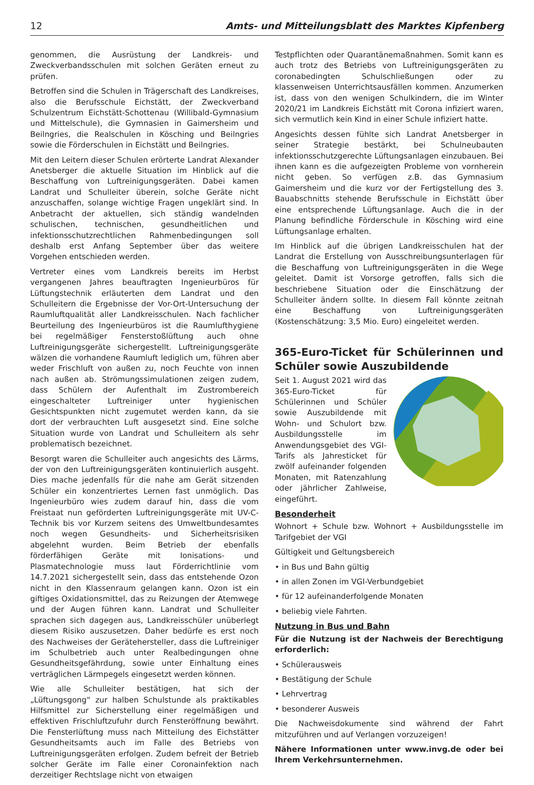12 Amts- und Mitteilungsblatt des Marktes Kipfenberg
genommen, die Ausrüstung der Landkreis- und Zweckverbandsschulen mit solchen Geräten erneut zu prüfen.
Betroffen sind die Schulen in Trägerschaft des Landkreises, also die Berufsschule Eichstätt, der Zweckverband Schulzentrum Eichstätt-Schottenau (Willibald-Gymnasium und Mittelschule), die Gymnasien in Gaimersheim und Beilngries, die Realschulen in Kösching und Beilngries sowie die Förderschulen in Eichstätt und Beilngries.
Mit den Leitern dieser Schulen erörterte Landrat Alexander Anetsberger die aktuelle Situation im Hinblick auf die Beschaffung von Luftreinigungsgeräten. Dabei kamen Landrat und Schulleiter überein, solche Geräte nicht anzuschaffen, solange wichtige Fragen ungeklärt sind. In Anbetracht der aktuellen, sich ständig wandelnden schulischen, technischen, gesundheitlichen und infektionsschutzrechtlichen Rahmenbedingungen soll deshalb erst Anfang September über das weitere Vorgehen entschieden werden.
Vertreter eines vom Landkreis bereits im Herbst vergangenen Jahres beauftragten Ingenieurbüros für Lüftungstechnik erläuterten dem Landrat und den Schulleitern die Ergebnisse der Vor-Ort-Untersuchung der Raumluftqualität aller Landkreisschulen. Nach fachlicher Beurteilung des Ingenieurbüros ist die Raumlufthygiene bei regelmäßiger Fensterstoßlüftung auch ohne Luftreinigungsgeräte sichergestellt. Luftreinigungsgeräte wälzen die vorhandene Raumluft lediglich um, führen aber weder Frischluft von außen zu, noch Feuchte von innen nach außen ab. Strömungssimulationen zeigen zudem, dass Schülern der Aufenthalt im Zustrombereich eingeschalteter Luftreiniger unter hygienischen Gesichtspunkten nicht zugemutet werden kann, da sie dort der verbrauchten Luft ausgesetzt sind. Eine solche Situation wurde von Landrat und Schulleitern als sehr problematisch bezeichnet.
Besorgt waren die Schulleiter auch angesichts des Lärms, der von den Luftreinigungsgeräten kontinuierlich ausgeht. Dies mache jedenfalls für die nahe am Gerät sitzenden Schüler ein konzentriertes Lernen fast unmöglich. Das Ingenieurbüro wies zudem darauf hin, dass die vom Freistaat nun geförderten Luftreinigungsgeräte mit UV-C-Technik bis vor Kurzem seitens des Umweltbundesamtes noch wegen Gesundheits- und Sicherheitsrisiken abgelehnt wurden. Beim Betrieb der ebenfalls förderfähigen Geräte mit Ionisations- und Plasmatechnologie muss laut Förderrichtlinie vom 14.7.2021 sichergestellt sein, dass das entstehende Ozon nicht in den Klassenraum gelangen kann. Ozon ist ein giftiges Oxidationsmittel, das zu Reizungen der Atemwege und der Augen führen kann. Landrat und Schulleiter sprachen sich dagegen aus, Landkreisschüler unüberlegt diesem Risiko auszusetzen. Daher bedürfe es erst noch des Nachweises der Gerätehersteller, dass die Luftreiniger im Schulbetrieb auch unter Realbedingungen ohne Gesundheitsgefährdung, sowie unter Einhaltung eines verträglichen Lärmpegels eingesetzt werden können.
Wie alle Schulleiter bestätigen, hat sich der „Lüftungsgong“ zur halben Schulstunde als praktikables Hilfsmittel zur Sicherstellung einer regelmäßigen und effektiven Frischluftzufuhr durch Fensteröffnung bewährt. Die Fensterlüftung muss nach Mitteilung des Eichstätter Gesundheitsamts auch im Falle des Betriebs von Luftreinigungsgeräten erfolgen. Zudem befreit der Betrieb solcher Geräte im Falle einer Coronainfektion nach derzeitiger Rechtslage nicht von etwaigen
Testpflichten oder Quarantänemaßnahmen. Somit kann es auch trotz des Betriebs von Luftreinigungsgeräten zu coronabedingten Schulschließungen oder zu klassenweisen Unterrichtsausfällen kommen. Anzumerken ist, dass von den wenigen Schulkindern, die im Winter 2020/21 im Landkreis Eichstätt mit Corona infiziert waren, sich vermutlich kein Kind in einer Schule infiziert hatte.
Angesichts dessen fühlte sich Landrat Anetsberger in seiner Strategie bestärkt, bei Schulneubauten infektionsschutzgerechte Lüftungsanlagen einzubauen. Bei ihnen kann es die aufgezeigten Probleme von vornherein nicht geben. So verfügen z.B. das Gymnasium Gaimersheim und die kurz vor der Fertigstellung des 3. Bauabschnitts stehende Berufsschule in Eichstätt über eine entsprechende Lüftungsanlage. Auch die in der Planung befindliche Förderschule in Kösching wird eine Lüftungsanlage erhalten.
Im Hinblick auf die übrigen Landkreisschulen hat der Landrat die Erstellung von Ausschreibungsunterlagen für die Beschaffung von Luftreinigungsgeräten in die Wege geleitet. Damit ist Vorsorge getroffen, falls sich die beschriebene Situation oder die Einschätzung der Schulleiter ändern sollte. In diesem Fall könnte zeitnah eine Beschaffung von Luftreinigungsgeräten (Kostenschätzung: 3,5 Mio. Euro) eingeleitet werden.
365-Euro-Ticket für Schülerinnen und Schüler sowie Auszubildende
Seit 1. August 2021 wird das 365-Euro-Ticket für Schülerinnen und Schüler sowie Auszubildende mit Wohn- und Schulort bzw. Ausbildungsstelle im Anwendungsgebiet des VGI-Tarifs als Jahresticket für zwölf aufeinander folgenden Monaten, mit Ratenzahlung oder jährlicher Zahlweise, eingeführt.
Besonderheit
Wohnort + Schule bzw. Wohnort + Ausbildungsstelle im Tarifgebiet der VGI
Gültigkeit und Geltungsbereich
• in Bus und Bahn gültig
• in allen Zonen im VGI-Verbundgebiet
• für 12 aufeinanderfolgende Monaten
• beliebig viele Fahrten.
Nutzung in Bus und Bahn
Für die Nutzung ist der Nachweis der Berechtigung erforderlich:
• Schülerausweis
• Bestätigung der Schule
• Lehrvertrag
• besonderer Ausweis
Die Nachweisdokumente sind während der Fahrt mitzuführen und auf Verlangen vorzuzeigen!
Nähere Informationen unter www.invg.de oder bei Ihrem Verkehrsunternehmen.